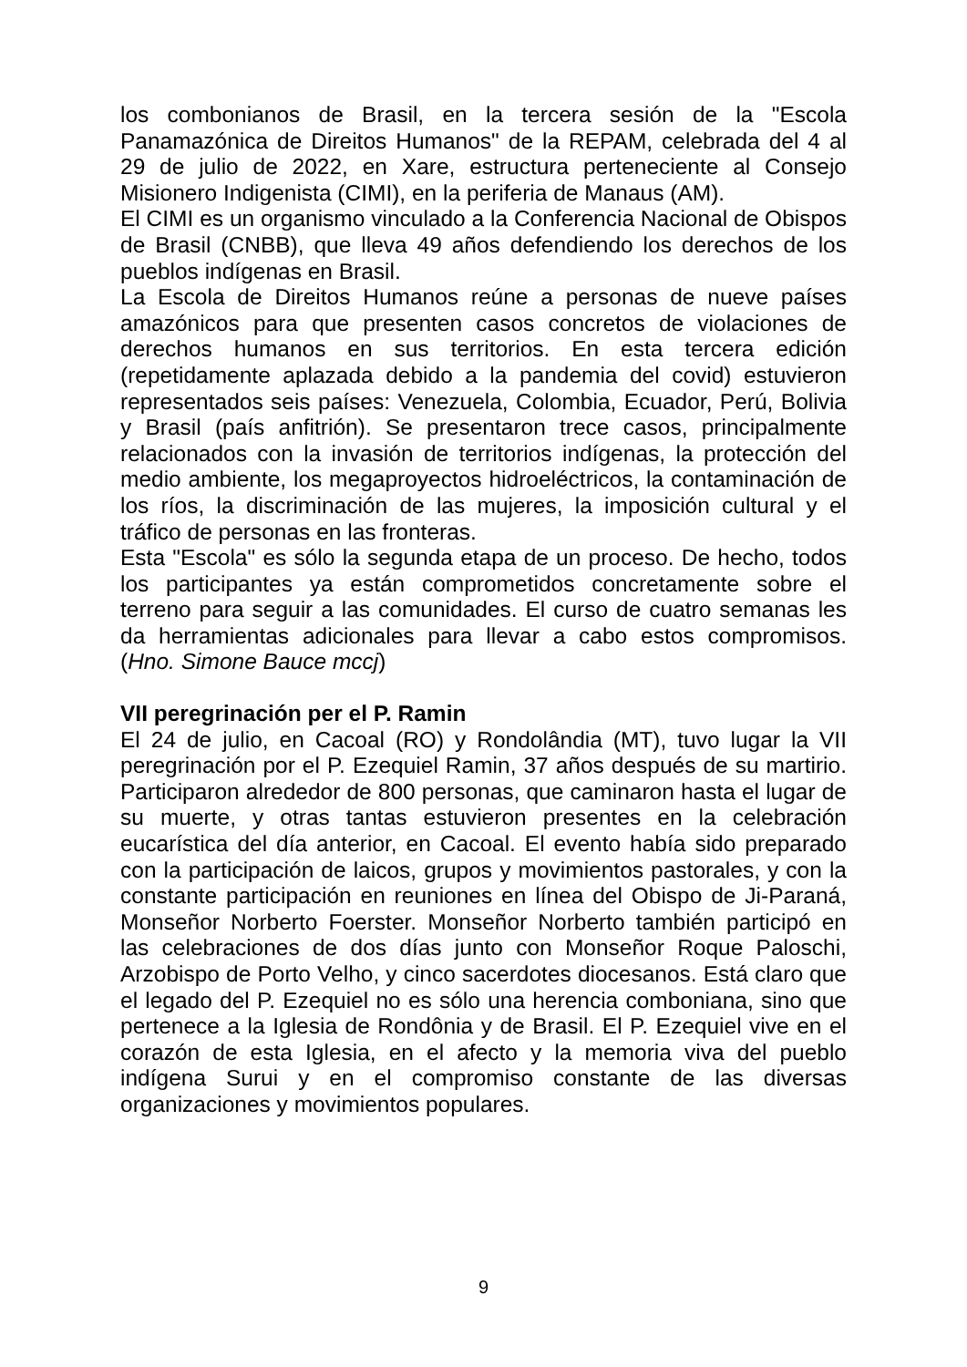los combonianos de Brasil, en la tercera sesión de la "Escola Panamazónica de Direitos Humanos" de la REPAM, celebrada del 4 al 29 de julio de 2022, en Xare, estructura perteneciente al Consejo Misionero Indigenista (CIMI), en la periferia de Manaus (AM).
El CIMI es un organismo vinculado a la Conferencia Nacional de Obispos de Brasil (CNBB), que lleva 49 años defendiendo los derechos de los pueblos indígenas en Brasil.
La Escola de Direitos Humanos reúne a personas de nueve países amazónicos para que presenten casos concretos de violaciones de derechos humanos en sus territorios. En esta tercera edición (repetidamente aplazada debido a la pandemia del covid) estuvieron representados seis países: Venezuela, Colombia, Ecuador, Perú, Bolivia y Brasil (país anfitrión). Se presentaron trece casos, principalmente relacionados con la invasión de territorios indígenas, la protección del medio ambiente, los megaproyectos hidroeléctricos, la contaminación de los ríos, la discriminación de las mujeres, la imposición cultural y el tráfico de personas en las fronteras.
Esta "Escola" es sólo la segunda etapa de un proceso. De hecho, todos los participantes ya están comprometidos concretamente sobre el terreno para seguir a las comunidades. El curso de cuatro semanas les da herramientas adicionales para llevar a cabo estos compromisos. (Hno. Simone Bauce mccj)
VII peregrinación per el P. Ramin
El 24 de julio, en Cacoal (RO) y Rondolândia (MT), tuvo lugar la VII peregrinación por el P. Ezequiel Ramin, 37 años después de su martirio. Participaron alrededor de 800 personas, que caminaron hasta el lugar de su muerte, y otras tantas estuvieron presentes en la celebración eucarística del día anterior, en Cacoal. El evento había sido preparado con la participación de laicos, grupos y movimientos pastorales, y con la constante participación en reuniones en línea del Obispo de Ji-Paraná, Monseñor Norberto Foerster. Monseñor Norberto también participó en las celebraciones de dos días junto con Monseñor Roque Paloschi, Arzobispo de Porto Velho, y cinco sacerdotes diocesanos. Está claro que el legado del P. Ezequiel no es sólo una herencia comboniana, sino que pertenece a la Iglesia de Rondônia y de Brasil. El P. Ezequiel vive en el corazón de esta Iglesia, en el afecto y la memoria viva del pueblo indígena Surui y en el compromiso constante de las diversas organizaciones y movimientos populares.
9